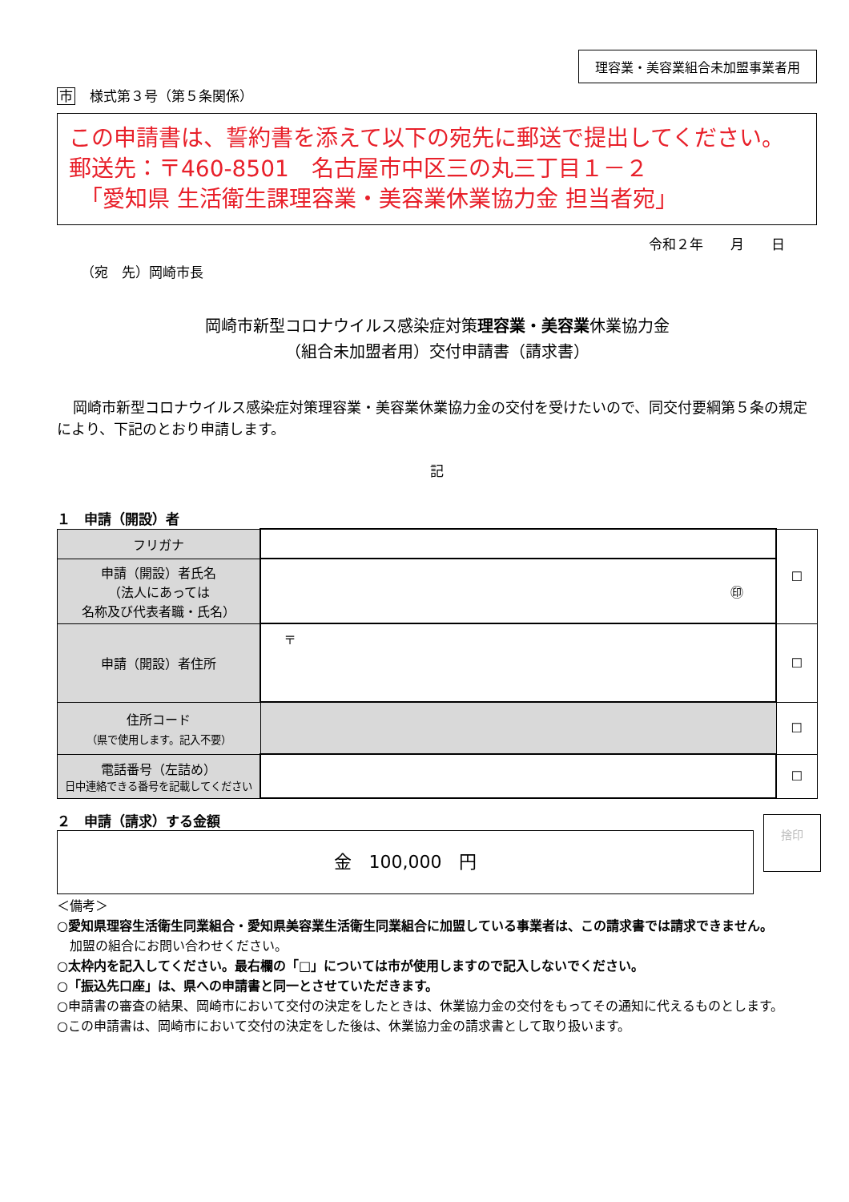理容業・美容業組合未加盟事業者用
市 様式第３号（第５条関係）
この申請書は、誓約書を添えて以下の宛先に郵送で提出してください。
郵送先：〒460-8501　名古屋市中区三の丸三丁目１－２
　「愛知県 生活衛生課理容業・美容業休業協力金 担当者宛」
令和２年　　月　　日
（宛　先）岡崎市長
岡崎市新型コロナウイルス感染症対策理容業・美容業休業協力金
（組合未加盟者用）交付申請書（請求書）
岡崎市新型コロナウイルス感染症対策理容業・美容業休業協力金の交付を受けたいので、同交付要綱第５条の規定により、下記のとおり申請します。
記
１　申請（開設）者
| フリガナ | | ☐ |
| 申請（開設）者氏名 （法人にあっては 名称及び代表者職・氏名） | ㊞ | |
| 申請（開設）者住所 | 〒 | ☐ |
| 住所コード （県で使用します。記入不要） | | ☐ |
| 電話番号（左詰め） 日中連絡できる番号を記載してください | | ☐ |
２　申請（請求）する金額
金　100,000　円
捨印
＜備考＞
○愛知県理容生活衛生同業組合・愛知県美容業生活衛生同業組合に加盟している事業者は、この請求書では請求できません。
　加盟の組合にお問い合わせください。
○太枠内を記入してください。最右欄の「□」については市が使用しますので記入しないでください。
○「振込先口座」は、県への申請書と同一とさせていただきます。
○申請書の審査の結果、岡崎市において交付の決定をしたときは、休業協力金の交付をもってその通知に代えるものとします。
○この申請書は、岡崎市において交付の決定をした後は、休業協力金の請求書として取り扱います。